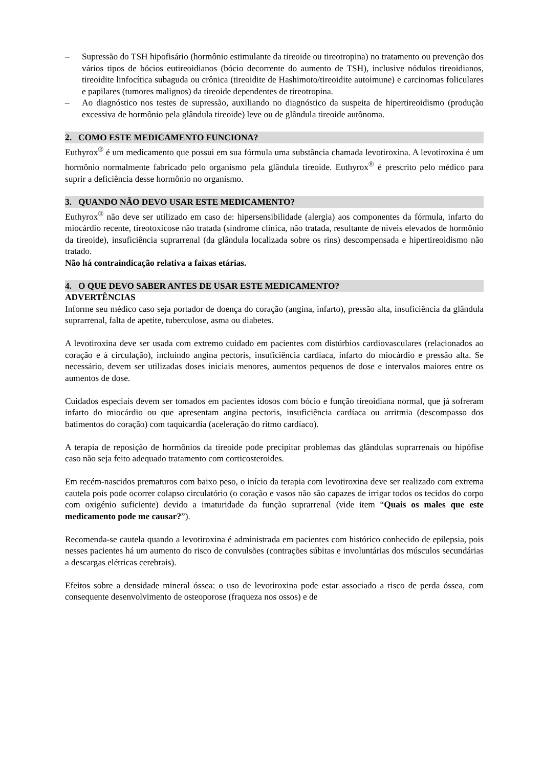– Supressão do TSH hipofisário (hormônio estimulante da tireoide ou tireotropina) no tratamento ou prevenção dos vários tipos de bócios eutireoidianos (bócio decorrente do aumento de TSH), inclusive nódulos tireoidianos, tireoidite linfocítica subaguda ou crônica (tireoidite de Hashimoto/tireoidite autoimune) e carcinomas foliculares e papilares (tumores malignos) da tireoide dependentes de tireotropina.
– Ao diagnóstico nos testes de supressão, auxiliando no diagnóstico da suspeita de hipertireoidismo (produção excessiva de hormônio pela glândula tireoide) leve ou de glândula tireoide autônoma.
2. COMO ESTE MEDICAMENTO FUNCIONA?
Euthyrox<sup>®</sup> é um medicamento que possui em sua fórmula uma substância chamada levotiroxina. A levotiroxina é um hormônio normalmente fabricado pelo organismo pela glândula tireoide. Euthyrox<sup>®</sup> é prescrito pelo médico para suprir a deficiência desse hormônio no organismo.
3. QUANDO NÃO DEVO USAR ESTE MEDICAMENTO?
Euthyrox<sup>®</sup> não deve ser utilizado em caso de: hipersensibilidade (alergia) aos componentes da fórmula, infarto do miocárdio recente, tireotoxicose não tratada (síndrome clínica, não tratada, resultante de níveis elevados de hormônio da tireoide), insuficiência suprarrenal (da glândula localizada sobre os rins) descompensada e hipertireoidismo não tratado.
Não há contraindicação relativa a faixas etárias.
4. O QUE DEVO SABER ANTES DE USAR ESTE MEDICAMENTO?
ADVERTÊNCIAS
Informe seu médico caso seja portador de doença do coração (angina, infarto), pressão alta, insuficiência da glândula suprarrenal, falta de apetite, tuberculose, asma ou diabetes.
A levotiroxina deve ser usada com extremo cuidado em pacientes com distúrbios cardiovasculares (relacionados ao coração e à circulação), incluindo angina pectoris, insuficiência cardíaca, infarto do miocárdio e pressão alta. Se necessário, devem ser utilizadas doses iniciais menores, aumentos pequenos de dose e intervalos maiores entre os aumentos de dose.
Cuidados especiais devem ser tomados em pacientes idosos com bócio e função tireoidiana normal, que já sofreram infarto do miocárdio ou que apresentam angina pectoris, insuficiência cardíaca ou arritmia (descompasso dos batimentos do coração) com taquicardia (aceleração do ritmo cardíaco).
A terapia de reposição de hormônios da tireoide pode precipitar problemas das glândulas suprarrenais ou hipófise caso não seja feito adequado tratamento com corticosteroides.
Em recém-nascidos prematuros com baixo peso, o início da terapia com levotiroxina deve ser realizado com extrema cautela pois pode ocorrer colapso circulatório (o coração e vasos não são capazes de irrigar todos os tecidos do corpo com oxigénio suficiente) devido a imaturidade da função suprarrenal (vide item “Quais os males que este medicamento pode me causar?”).
Recomenda-se cautela quando a levotiroxina é administrada em pacientes com histórico conhecido de epilepsia, pois nesses pacientes há um aumento do risco de convulsões (contrações súbitas e involuntárias dos músculos secundárias a descargas elétricas cerebrais).
Efeitos sobre a densidade mineral óssea: o uso de levotiroxina pode estar associado a risco de perda óssea, com consequente desenvolvimento de osteoporose (fraqueza nos ossos) e de